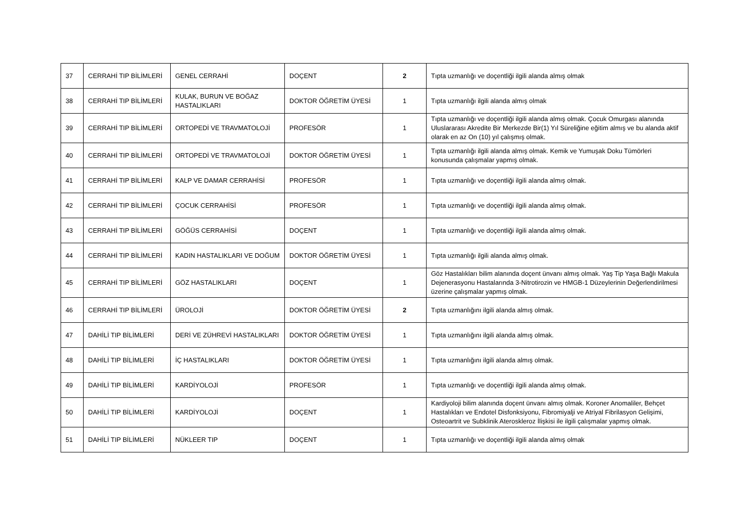| 37 | CERRAHİ TIP BİLİMLERİ | GENEL CERRAHİ | DOÇENT | 2 | Tıpta uzmanlığı ve doçentliği ilgili alanda almış olmak |
| 38 | CERRAHİ TIP BİLİMLERİ | KULAK, BURUN VE BOĞAZ HASTALIKLARI | DOKTOR ÖĞRETİM ÜYESİ | 1 | Tıpta uzmanlığı ilgili alanda almış olmak |
| 39 | CERRAHİ TIP BİLİMLERİ | ORTOPEDİ VE TRAVMATOLOJİ | PROFESÖR | 1 | Tıpta uzmanlığı ve doçentliği ilgili alanda almış olmak. Çocuk Omurgası alanında Uluslararası Akredite Bir Merkezde Bir(1) Yıl Süreliğine eğitim almış ve bu alanda aktif olarak en az On (10) yıl çalışmış olmak. |
| 40 | CERRAHİ TIP BİLİMLERİ | ORTOPEDİ VE TRAVMATOLOJİ | DOKTOR ÖĞRETİM ÜYESİ | 1 | Tıpta uzmanlığı ilgili alanda almış olmak. Kemik ve Yumuşak Doku Tümörleri konusunda çalışmalar yapmış olmak. |
| 41 | CERRAHİ TIP BİLİMLERİ | KALP VE DAMAR CERRAHİSİ | PROFESÖR | 1 | Tıpta uzmanlığı ve doçentliği ilgili alanda almış olmak. |
| 42 | CERRAHİ TIP BİLİMLERİ | ÇOCUK CERRAHİSİ | PROFESÖR | 1 | Tıpta uzmanlığı ve doçentliği ilgili alanda almış olmak. |
| 43 | CERRAHİ TIP BİLİMLERİ | GÖĞÜS CERRAHİSİ | DOÇENT | 1 | Tıpta uzmanlığı ve doçentliği ilgili alanda almış olmak. |
| 44 | CERRAHİ TIP BİLİMLERİ | KADIN HASTALIKLARI VE DOĞUM | DOKTOR ÖĞRETİM ÜYESİ | 1 | Tıpta uzmanlığı ilgili alanda almış olmak. |
| 45 | CERRAHİ TIP BİLİMLERİ | GÖZ HASTALIKLARI | DOÇENT | 1 | Göz Hastalıkları bilim alanında doçent ünvanı almış olmak. Yaş Tip Yaşa Bağlı Makula Dejenerasyonu Hastalarında 3-Nitrotirozin ve HMGB-1 Düzeylerinin Değerlendirilmesi üzerine çalışmalar yapmış olmak. |
| 46 | CERRAHİ TIP BİLİMLERİ | ÜROLOJİ | DOKTOR ÖĞRETİM ÜYESİ | 2 | Tıpta uzmanlığını ilgili alanda almış olmak. |
| 47 | DAHİLİ TIP BİLİMLERİ | DERİ VE ZÜHREVİ HASTALIKLARI | DOKTOR ÖĞRETİM ÜYESİ | 1 | Tıpta uzmanlığını ilgili alanda almış olmak. |
| 48 | DAHİLİ TIP BİLİMLERİ | İÇ HASTALIKLARI | DOKTOR ÖĞRETİM ÜYESİ | 1 | Tıpta uzmanlığını ilgili alanda almış olmak. |
| 49 | DAHİLİ TIP BİLİMLERİ | KARDİYOLOJİ | PROFESÖR | 1 | Tıpta uzmanlığı ve doçentliği ilgili alanda almış olmak. |
| 50 | DAHİLİ TIP BİLİMLERİ | KARDİYOLOJİ | DOÇENT | 1 | Kardiyoloji bilim alanında doçent ünvanı almış olmak. Koroner Anomaliler, Behçet Hastalıkları ve Endotel Disfonksiyonu, Fibromiyalji ve Atriyal Fibrilasyon Gelişimi, Osteoartrit ve Subklinik Ateroskleroz İlişkisi ile ilgili çalışmalar yapmış olmak. |
| 51 | DAHİLİ TIP BİLİMLERİ | NÜKLEER TIP | DOÇENT | 1 | Tıpta uzmanlığı ve doçentliği ilgili alanda almış olmak |